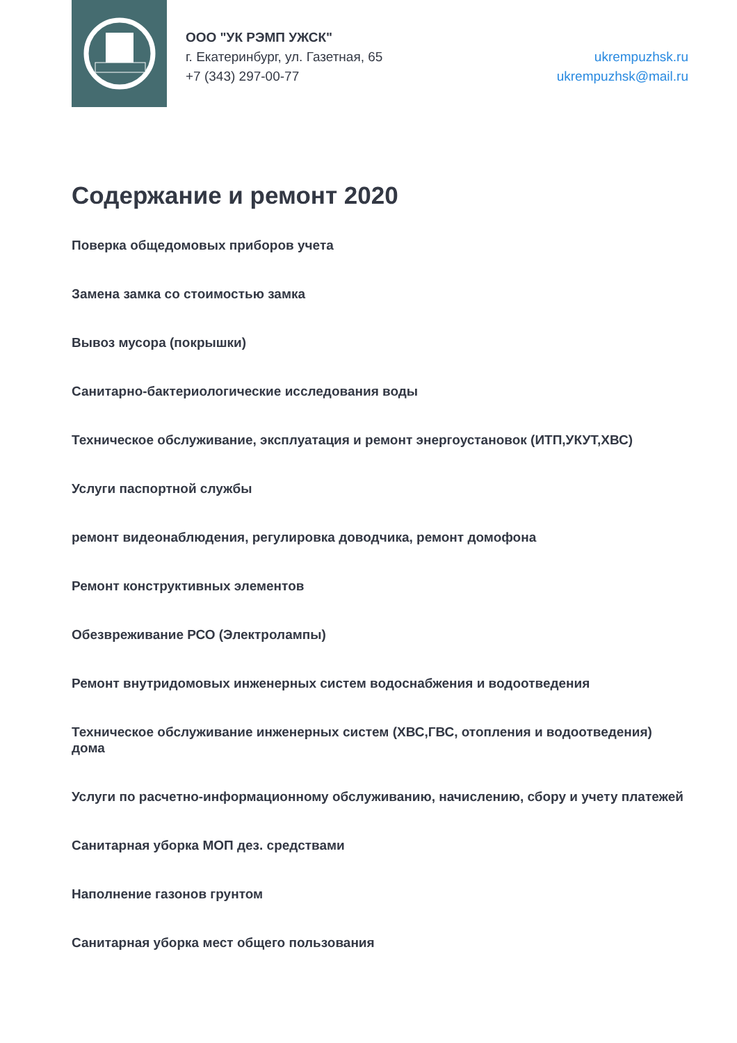ООО "УК РЭМП УЖСК"
г. Екатеринбург, ул. Газетная, 65
+7 (343) 297-00-77
ukrempuzhsk.ru
ukrempuzhsk@mail.ru
Содержание и ремонт 2020
Поверка общедомовых приборов учета
Замена замка со стоимостью замка
Вывоз мусора (покрышки)
Санитарно-бактериологические исследования воды
Техническое обслуживание, эксплуатация и ремонт энергоустановок (ИТП,УКУТ,ХВС)
Услуги паспортной службы
ремонт видеонаблюдения, регулировка доводчика, ремонт домофона
Ремонт конструктивных элементов
Обезвреживание РСО (Электролампы)
Ремонт внутридомовых инженерных систем водоснабжения и водоотведения
Техническое обслуживание инженерных систем (ХВС,ГВС, отопления и водоотведения) дома
Услуги по расчетно-информационному обслуживанию, начислению, сбору и учету платежей
Санитарная уборка МОП дез. средствами
Наполнение газонов грунтом
Санитарная уборка мест общего пользования